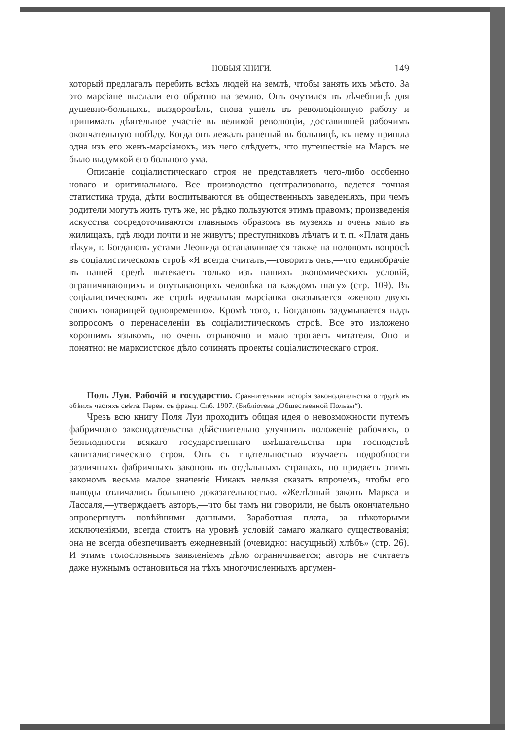НОВЫЯ КНИГИ. 149
который предлагалъ перебить всѣхъ людей на землѣ, чтобы занять ихъ мѣсто. За это марсіане выслали его обратно на землю. Онъ очутился въ лѣчебницѣ для душевно-больныхъ, выздоровѣлъ, снова ушелъ въ революціонную работу и принималъ дѣятельное участіе въ великой революціи, доставившей рабочимъ окончательную побѣду. Когда онъ лежалъ раненый въ больницѣ, къ нему пришла одна изъ его женъ-марсіанокъ, изъ чего слѣдуетъ, что путешествіе на Марсъ не было выдумкой его больного ума.
Описаніе соціалистическаго строя не представляетъ чего-либо особенно новаго и оригинальнаго. Все производство централизовано, ведется точная статистика труда, дѣти воспитываются въ общественныхъ заведеніяхъ, при чемъ родители могутъ жить тутъ же, но рѣдко пользуются этимъ правомъ; произведенія искусства сосредоточиваются главнымъ образомъ въ музеяхъ и очень мало въ жилищахъ, гдѣ люди почти и не живутъ; преступниковъ лѣчатъ и т. п. «Платя дань вѣку», г. Богдановъ устами Леонида останавливается также на половомъ вопросѣ въ соціалистическомъ строѣ «Я всегда считалъ,—говоритъ онъ,—что единобрачіе въ нашей средѣ вытекаетъ только изъ нашихъ экономическихъ условій, ограничивающихъ и опутывающихъ человѣка на каждомъ шагу» (стр. 109). Въ соціалистическомъ же строѣ идеальная марсіанка оказывается «женою двухъ своихъ товарищей одновременно». Кромѣ того, г. Богдановъ задумывается надъ вопросомъ о перенаселеніи въ соціалистическомъ строѣ. Все это изложено хорошимъ языкомъ, но очень отрывочно и мало трогаетъ читателя. Оно и понятно: не марксистское дѣло сочинять проекты соціалистическаго строя.
Поль Луи. Рабочій и государство. Сравнительная исторія законодательства о трудѣ въ обѣихъ частяхъ свѣта. Перев. съ франц. Спб. 1907. (Библіотека „Общественной Пользы“).
Чрезъ всю книгу Поля Луи проходитъ общая идея о невозможности путемъ фабричнаго законодательства дѣйствительно улучшить положеніе рабочихъ, о безплодности всякаго государственнаго вмѣшательства при господствѣ капиталистическаго строя. Онъ съ тщательностью изучаетъ подробности различныхъ фабричныхъ законовъ въ отдѣльныхъ странахъ, но придаетъ этимъ закономъ весьма малое значеніе Никакъ нельзя сказать впрочемъ, чтобы его выводы отличались большею доказательностью. «Желѣзный законъ Маркса и Лассаля,—утверждаетъ авторъ,—что бы тамъ ни говорили, не былъ окончательно опровергнутъ новѣйшими данными. Заработная плата, за нѣкоторыми исключеніями, всегда стоитъ на уровнѣ условій самаго жалкаго существованія; она не всегда обезпечиваетъ ежедневный (очевидно: насущный) хлѣбъ» (стр. 26). И этимъ голословнымъ заявленіемъ дѣло ограничивается; авторъ не считаетъ даже нужнымъ остановиться на тѣхъ многочисленныхъ аргумен-